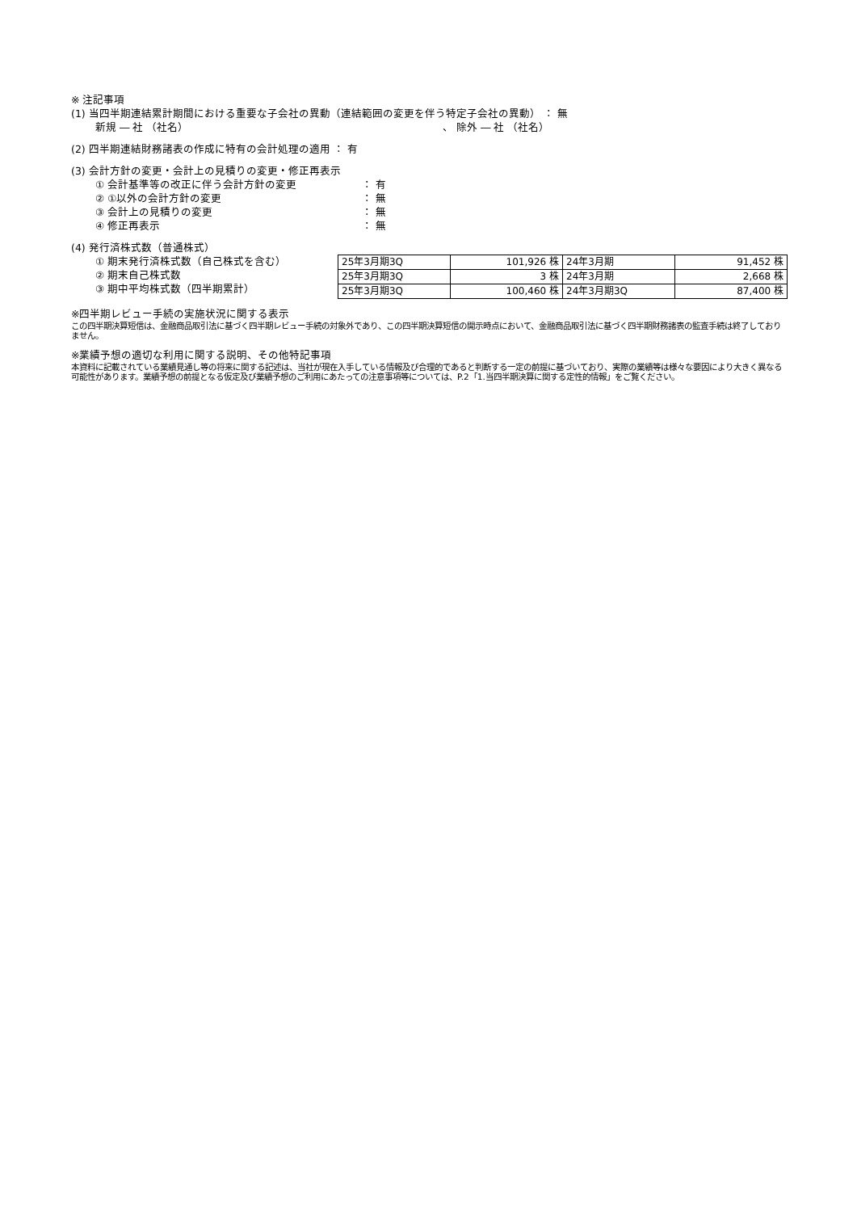※ 注記事項
(1) 当四半期連結累計期間における重要な子会社の異動（連結範囲の変更を伴う特定子会社の異動） ： 無
新規 ― 社 （社名） 、 除外 ― 社 （社名）
(2) 四半期連結財務諸表の作成に特有の会計処理の適用 ： 有
(3) 会計方針の変更・会計上の見積りの変更・修正再表示
① 会計基準等の改正に伴う会計方針の変更 ： 有
② ①以外の会計方針の変更 ： 無
③ 会計上の見積りの変更 ： 無
④ 修正再表示 ： 無
(4) 発行済株式数（普通株式）
① 期末発行済株式数（自己株式を含む）
② 期末自己株式数
③ 期中平均株式数（四半期累計）
| 25年3月期3Q | 101,926 株 | 24年3月期 | 91,452 株 |
| 25年3月期3Q | 3 株 | 24年3月期 | 2,668 株 |
| 25年3月期3Q | 100,460 株 | 24年3月期3Q | 87,400 株 |
※四半期レビュー手続の実施状況に関する表示
この四半期決算短信は、金融商品取引法に基づく四半期レビュー手続の対象外であり、この四半期決算短信の開示時点において、金融商品取引法に基づく四半期財務諸表の監査手続は終了しておりません。
※業績予想の適切な利用に関する説明、その他特記事項
本資料に記載されている業績見通し等の将来に関する記述は、当社が現在入手している情報及び合理的であると判断する一定の前提に基づいており、実際の業績等は様々な要因により大きく異なる可能性があります。業績予想の前提となる仮定及び業績予想のご利用にあたっての注意事項等については、P.2「1.当四半期決算に関する定性的情報」をご覧ください。